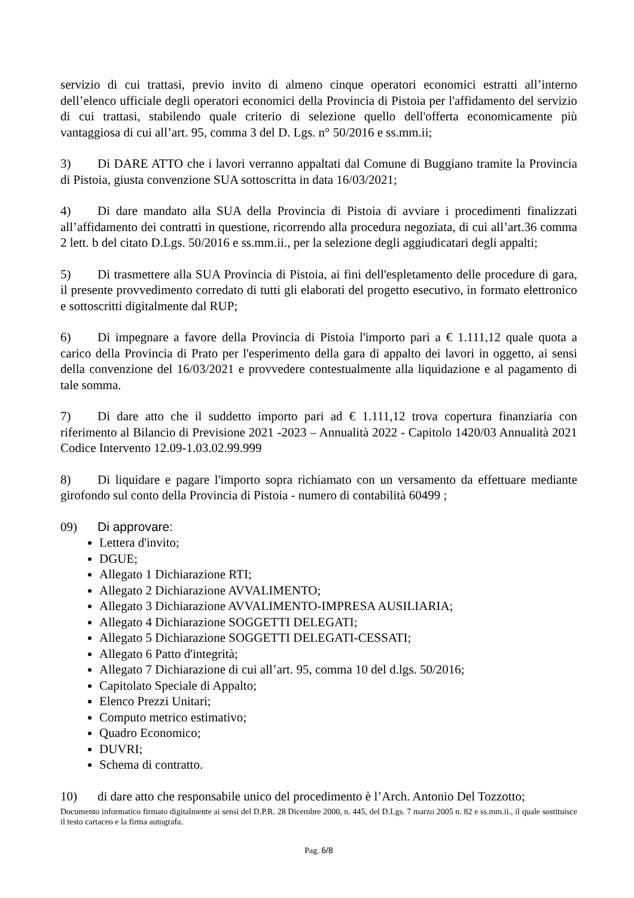servizio di cui trattasi, previo invito di almeno cinque operatori economici estratti all’interno dell’elenco ufficiale degli operatori economici della Provincia di Pistoia per l'affidamento del servizio di cui trattasi, stabilendo quale criterio di selezione quello dell'offerta economicamente più vantaggiosa di cui all’art. 95, comma 3 del D. Lgs. n° 50/2016 e ss.mm.ii;
3) Di DARE ATTO che i lavori verranno appaltati dal Comune di Buggiano tramite la Provincia di Pistoia, giusta convenzione SUA sottoscritta in data 16/03/2021;
4) Di dare mandato alla SUA della Provincia di Pistoia di avviare i procedimenti finalizzati all’affidamento dei contratti in questione, ricorrendo alla procedura negoziata, di cui all’art.36 comma 2 lett. b del citato D.Lgs. 50/2016 e ss.mm.ii., per la selezione degli aggiudicatari degli appalti;
5) Di trasmettere alla SUA Provincia di Pistoia, ai fini dell'espletamento delle procedure di gara, il presente provvedimento corredato di tutti gli elaborati del progetto esecutivo, in formato elettronico e sottoscritti digitalmente dal RUP;
6) Di impegnare a favore della Provincia di Pistoia l'importo pari a € 1.111,12 quale quota a carico della Provincia di Prato per l'esperimento della gara di appalto dei lavori in oggetto, ai sensi della convenzione del 16/03/2021 e provvedere contestualmente alla liquidazione e al pagamento di tale somma.
7) Di dare atto che il suddetto importo pari ad € 1.111,12 trova copertura finanziaria con riferimento al Bilancio di Previsione 2021 -2023 – Annualità 2022 - Capitolo 1420/03 Annualità 2021 Codice Intervento 12.09-1.03.02.99.999
8) Di liquidare e pagare l'importo sopra richiamato con un versamento da effettuare mediante girofondo sul conto della Provincia di Pistoia - numero di contabilità 60499 ;
09) Di approvare:
Lettera d'invito;
DGUE;
Allegato 1 Dichiarazione RTI;
Allegato 2 Dichiarazione AVVALIMENTO;
Allegato 3 Dichiarazione AVVALIMENTO-IMPRESA AUSILIARIA;
Allegato 4 Dichiarazione SOGGETTI DELEGATI;
Allegato 5 Dichiarazione SOGGETTI DELEGATI-CESSATI;
Allegato 6 Patto d'integrità;
Allegato 7 Dichiarazione di cui all’art. 95, comma 10 del d.lgs. 50/2016;
Capitolato Speciale di Appalto;
Elenco Prezzi Unitari;
Computo metrico estimativo;
Quadro Economico;
DUVRI;
Schema di contratto.
10) di dare atto che responsabile unico del procedimento è l’Arch. Antonio Del Tozzotto;
Documento informatico firmato digitalmente ai sensi del D.P.R. 28 Dicembre 2000, n. 445, del D.Lgs. 7 marzo 2005 n. 82 e ss.mm.ii., il quale sostituisce il testo cartaceo e la firma autografa.
Pag. 6/8